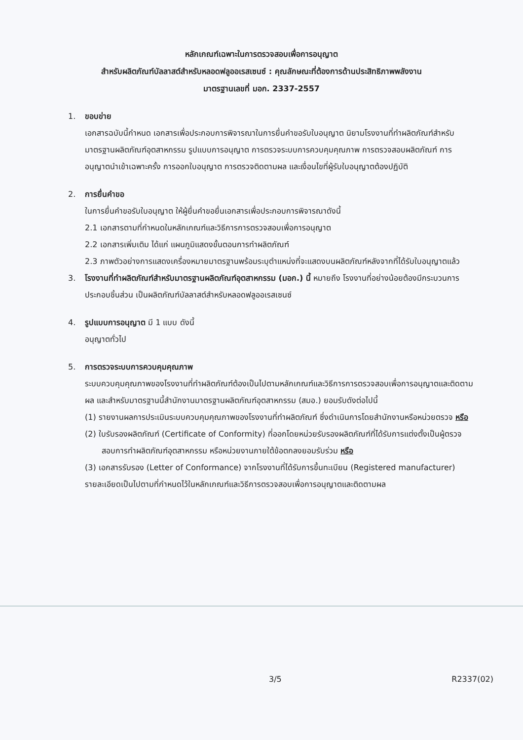หลักเกณฑ์เฉพาะในการตรวจสอบเพื่อการอนุญาต
สำหรับผลิตภัณฑ์บัลลาสต์สำหรับหลอดฟลูออเรสเซนซ์ : คุณลักษณะที่ต้องการด้านประสิทธิภาพพลังงาน
มาตรฐานเลขที่ มอก. 2337-2557
1. ขอบข่าย
เอกสารฉบับนี้กำหนด เอกสารเพื่อประกอบการพิจารณาในการยื่นคำขอรับใบอนุญาต นิยามโรงงานที่ทำผลิตภัณฑ์สำหรับมาตรฐานผลิตภัณฑ์อุตสาหกรรม รูปแบบการอนุญาต การตรวจระบบการควบคุมคุณภาพ การตรวจสอบผลิตภัณฑ์ การอนุญาตนำเข้าเฉพาะครั้ง การออกใบอนุญาต การตรวจติดตามผล และเงื่อนไขที่ผู้รับใบอนุญาตต้องปฏิบัติ
2. การยื่นคำขอ
ในการยื่นคำขอรับใบอนุญาต ให้ผู้ยื่นคำขอยื่นเอกสารเพื่อประกอบการพิจารณาดังนี้
2.1 เอกสารตามที่กำหนดในหลักเกณฑ์และวิธีการการตรวจสอบเพื่อการอนุญาต
2.2 เอกสารเพิ่มเติม ได้แก่ แผนภูมิแสดงขั้นตอนการทำผลิตภัณฑ์
2.3 ภาพตัวอย่างการแสดงเครื่องหมายมาตรฐานพร้อมระบุตำแหน่งที่จะแสดงบนผลิตภัณฑ์หลังจากที่ได้รับใบอนุญาตแล้ว
3. โรงงานที่ทำผลิตภัณฑ์สำหรับมาตรฐานผลิตภัณฑ์อุตสาหกรรม (มอก.) นี้ หมายถึง โรงงานที่อย่างน้อยต้องมีกระบวนการประกอบชิ้นส่วน เป็นผลิตภัณฑ์บัลลาสต์สำหรับหลอดฟลูออเรสเซนซ์
4. รูปแบบการอนุญาต มี 1 แบบ ดังนี้
อนุญาตทั่วไป
5. การตรวจระบบการควบคุมคุณภาพ
ระบบควบคุมคุณภาพของโรงงานที่ทำผลิตภัณฑ์ต้องเป็นไปตามหลักเกณฑ์และวิธีการการตรวจสอบเพื่อการอนุญาตและติดตามผล และสำหรับมาตรฐานนี้สำนักงานมาตรฐานผลิตภัณฑ์อุตสาหกรรม (สมอ.) ยอมรับดังต่อไปนี้
(1) รายงานผลการประเมินระบบควบคุมคุณภาพของโรงงานที่ทำผลิตภัณฑ์ ซึ่งดำเนินการโดยสำนักงานหรือหน่วยตรวจ หรือ
(2) ใบรับรองผลิตภัณฑ์ (Certificate of Conformity) ที่ออกโดยหน่วยรับรองผลิตภัณฑ์ที่ได้รับการแต่งตั้งเป็นผู้ตรวจสอบการทำผลิตภัณฑ์อุตสาหกรรม หรือหน่วยงานภายใต้ข้อตกลงยอมรับร่วม หรือ
(3) เอกสารรับรอง (Letter of Conformance) จากโรงงานที่ได้รับการขึ้นทะเบียน (Registered manufacturer)
รายละเอียดเป็นไปตามที่กำหนดไว้ในหลักเกณฑ์และวิธีการตรวจสอบเพื่อการอนุญาตและติดตามผล
3/5 R2337(02)